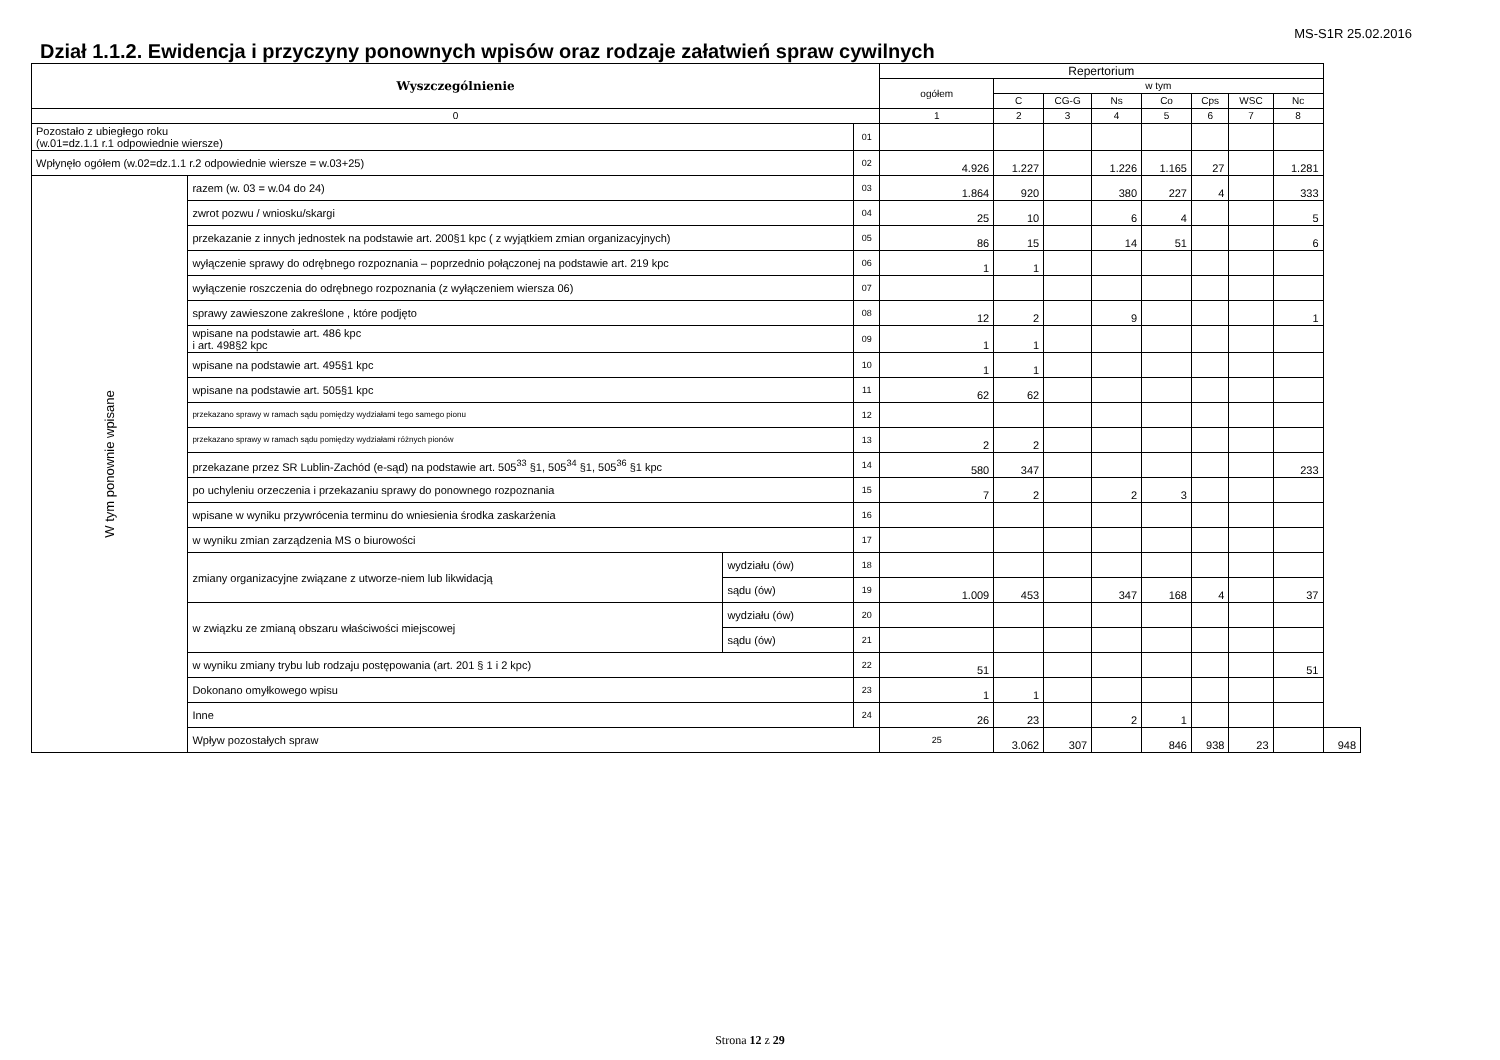MS-S1R 25.02.2016
Dział 1.1.2. Ewidencja i przyczyny ponownych wpisów oraz rodzaje załatwień spraw cywilnych
| Wyszczególnienie | | | | Repertorium | | | | | | | | |
| --- | --- | --- | --- | --- | --- | --- | --- | --- | --- | --- | --- | --- |
| | | | | ogółem | w tym | | | | | | | |
| | | | | | C | CG-G | Ns | Co | Cps | WSC | Nc | |
| 0 | | | | 1 | 2 | 3 | 4 | 5 | 6 | 7 | 8 | |
| Pozostało z ubiegłego roku (w.01=dz.1.1 r.1 odpowiednie wiersze) | | | 01 | | | | | | | | | |
| Wpłynęło ogółem (w.02=dz.1.1 r.2 odpowiednie wiersze = w.03+25) | | | 02 | 4.926 | 1.227 | | 1.226 | 1.165 | 27 | | 1.281 | |
| W tym ponownie wpisane | razem (w. 03 = w.04 do 24) | | 03 | 1.864 | 920 | | 380 | 227 | 4 | | 333 | |
| | zwrot pozwu / wniosku/skargi | | 04 | 25 | 10 | | 6 | 4 | | | 5 | |
| | przekazanie z innych jednostek na podstawie art. 200§1 kpc ( z wyjątkiem zmian organizacyjnych) | | 05 | 86 | 15 | | 14 | 51 | | | 6 | |
| | wyłączenie sprawy do odrębnego rozpoznania – poprzednio połączonej na podstawie art. 219 kpc | | 06 | 1 | 1 | | | | | | | |
| | wyłączenie roszczenia do odrębnego rozpoznania (z wyłączeniem wiersza 06) | | 07 | | | | | | | | | |
| | sprawy zawieszone zakreślone , które podjęto | | 08 | 12 | 2 | | 9 | | | | 1 | |
| | wpisane na podstawie art. 486 kpc i art. 498§2 kpc | | 09 | 1 | 1 | | | | | | | |
| | wpisane na podstawie art. 495§1 kpc | | 10 | 1 | 1 | | | | | | | |
| | wpisane na podstawie art. 505§1 kpc | | 11 | 62 | 62 | | | | | | | |
| | przekazano sprawy w ramach sądu pomiędzy wydziałami tego samego pionu | | 12 | | | | | | | | | |
| | przekazano sprawy w ramach sądu pomiędzy wydziałami różnych pionów | | 13 | 2 | 2 | | | | | | | |
| | przekazane przez SR Lublin-Zachód (e-sąd) na podstawie art. 505<sup>33</sup> §1, 505<sup>34</sup> §1, 505<sup>36</sup> §1 kpc | | 14 | 580 | 347 | | | | | | 233 | |
| | po uchyleniu orzeczenia i przekazaniu sprawy do ponownego rozpoznania | | 15 | 7 | 2 | | 2 | 3 | | | | |
| | wpisane w wyniku przywrócenia terminu do wniesienia środka zaskarżenia | | 16 | | | | | | | | | |
| | w wyniku zmian zarządzenia MS o biurowości | | 17 | | | | | | | | | |
| | zmiany organizacyjne związane z utworze-niem lub likwidacją | wydziału (ów) | 18 | | | | | | | | | |
| | | sądu (ów) | 19 | 1.009 | 453 | | 347 | 168 | 4 | | 37 | |
| | w związku ze zmianą obszaru właściwości miejscowej | wydziału (ów) | 20 | | | | | | | | | |
| | | sądu (ów) | 21 | | | | | | | | | |
| | w wyniku zmiany trybu lub rodzaju postępowania (art. 201 § 1 i 2 kpc) | | 22 | 51 | | | | | | | 51 | |
| | Dokonano omyłkowego wpisu | | 23 | 1 | 1 | | | | | | | |
| | Inne | | 24 | 26 | 23 | | 2 | 1 | | | | |
| | Wpływ pozostałych spraw | | | 25 | 3.062 | 307 | | 846 | 938 | 23 | | 948 |
Strona 12 z 29